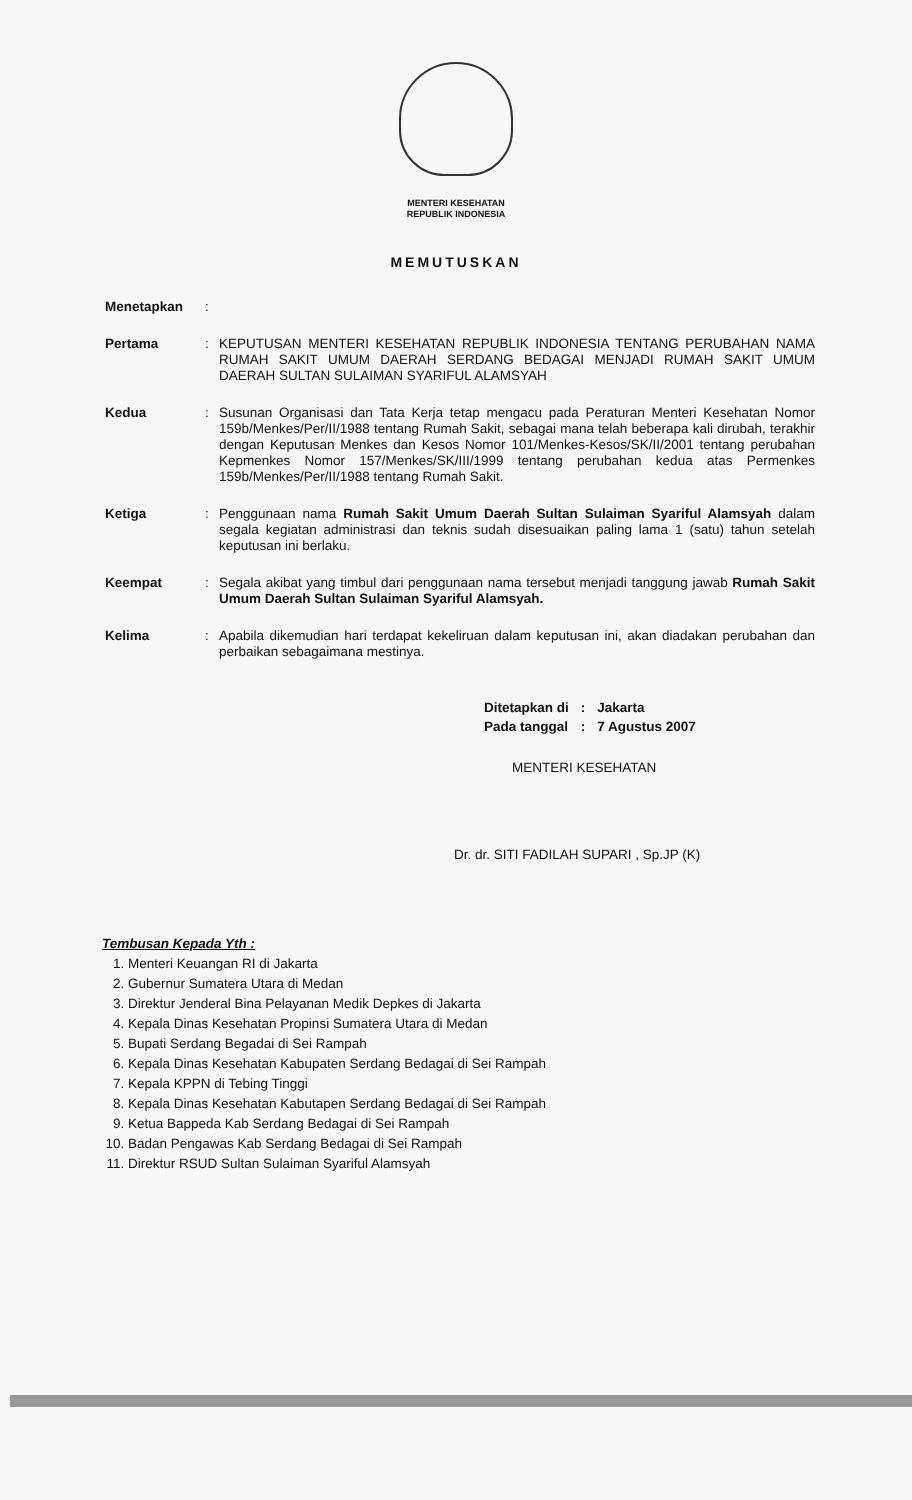MENTERI KESEHATAN
REPUBLIK INDONESIA
MEMUTUSKAN
| Menetapkan | : | |
| Pertama | : | KEPUTUSAN MENTERI KESEHATAN REPUBLIK INDONESIA TENTANG PERUBAHAN NAMA RUMAH SAKIT UMUM DAERAH SERDANG BEDAGAI MENJADI RUMAH SAKIT UMUM DAERAH SULTAN SULAIMAN SYARIFUL ALAMSYAH |
| Kedua | : | Susunan Organisasi dan Tata Kerja tetap mengacu pada Peraturan Menteri Kesehatan Nomor 159b/Menkes/Per/II/1988 tentang Rumah Sakit, sebagai mana telah beberapa kali dirubah, terakhir dengan Keputusan Menkes dan Kesos Nomor 101/Menkes-Kesos/SK/II/2001 tentang perubahan Kepmenkes Nomor 157/Menkes/SK/III/1999 tentang perubahan kedua atas Permenkes 159b/Menkes/Per/II/1988 tentang Rumah Sakit. |
| Ketiga | : | Penggunaan nama Rumah Sakit Umum Daerah Sultan Sulaiman Syariful Alamsyah dalam segala kegiatan administrasi dan teknis sudah disesuaikan paling lama 1 (satu) tahun setelah keputusan ini berlaku. |
| Keempat | : | Segala akibat yang timbul dari penggunaan nama tersebut menjadi tanggung jawab Rumah Sakit Umum Daerah Sultan Sulaiman Syariful Alamsyah. |
| Kelima | : | Apabila dikemudian hari terdapat kekeliruan dalam keputusan ini, akan diadakan perubahan dan perbaikan sebagaimana mestinya. |
| Ditetapkan di | : | Jakarta |
| Pada tanggal | : | 7 Agustus 2007 |
MENTERI KESEHATAN
Dr. dr. SITI FADILAH SUPARI , Sp.JP (K)
Tembusan Kepada Yth :
1. Menteri Keuangan RI di Jakarta
2. Gubernur Sumatera Utara di Medan
3. Direktur Jenderal Bina Pelayanan Medik Depkes di Jakarta
4. Kepala Dinas Kesehatan Propinsi Sumatera Utara di Medan
5. Bupati Serdang Begadai di Sei Rampah
6. Kepala Dinas Kesehatan Kabupaten Serdang Bedagai di Sei Rampah
7. Kepala KPPN di Tebing Tinggi
8. Kepala Dinas Kesehatan Kabutapen Serdang Bedagai di Sei Rampah
9. Ketua Bappeda Kab Serdang Bedagai di Sei Rampah
10. Badan Pengawas Kab Serdang Bedagai di Sei Rampah
11. Direktur RSUD Sultan Sulaiman Syariful Alamsyah